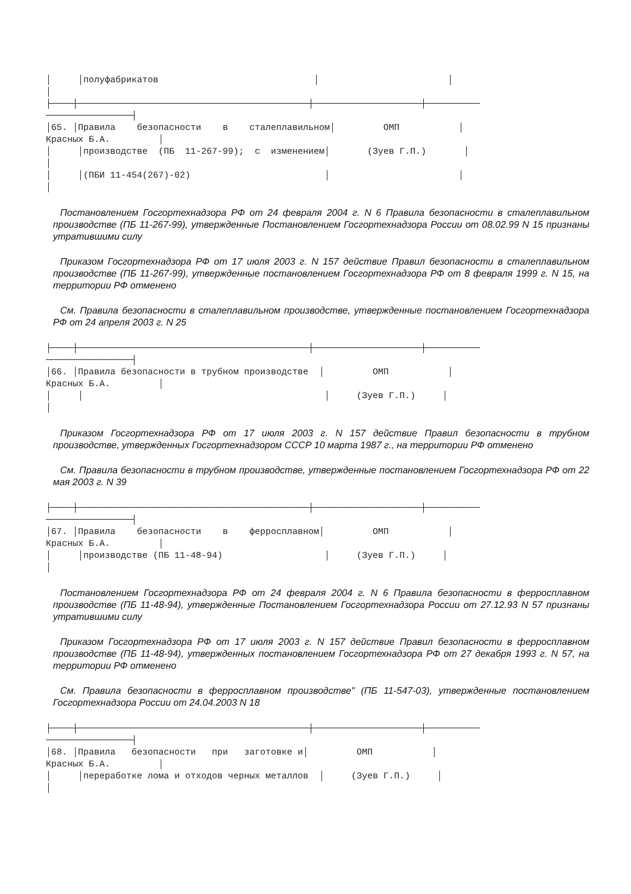│     │полуфабрикатов                             │                        │
│
├────┼───────────────────────────────────────────┼────────────────────┼──────────
────────────────┤
│65. │Правила    безопасности    в    сталеплавильном│         ОМП           │
Красных Б.А.         │
│     │производстве  (ПБ  11-267-99);  с  изменением│       (Зуев Г.П.)       │
│
│     │(ПБИ 11-454(267)-02)                         │                        │
│
Постановлением Госгортехнадзора РФ от 24 февраля 2004 г. N 6 Правила безопасности в сталеплавильном производстве (ПБ 11-267-99), утвержденные Постановлением Госгортехнадзора России от 08.02.99 N 15 признаны утратившими силу
Приказом Госгортехнадзора РФ от 17 июля 2003 г. N 157 действие Правил безопасности в сталеплавильном производстве (ПБ 11-267-99), утвержденные постановлением Госгортехнадзора РФ от 8 февраля 1999 г. N 15, на территории РФ отменено
См. Правила безопасности в сталеплавильном производстве, утвержденные постановлением Госгортехнадзора РФ от 24 апреля 2003 г. N 25
├────┼───────────────────────────────────────────┼────────────────────┼──────────
────────────────┤
│66. │Правила безопасности в трубном производстве  │         ОМП           │
Красных Б.А.         │
│     │                                             │     (Зуев Г.П.)     │
│
Приказом Госгортехнадзора РФ от 17 июля 2003 г. N 157 действие Правил безопасности в трубном производстве, утвержденных Госгортехнадзором СССР 10 марта 1987 г., на территории РФ отменено
См. Правила безопасности в трубном производстве, утвержденные постановлением Госгортехнадзора РФ от 22 мая 2003 г. N 39
├────┼───────────────────────────────────────────┼────────────────────┼──────────
────────────────┤
│67. │Правила    безопасности    в    ферросплавном│         ОМП           │
Красных Б.А.         │
│     │производстве (ПБ 11-48-94)                   │     (Зуев Г.П.)     │
│
Постановлением Госгортехнадзора РФ от 24 февраля 2004 г. N 6 Правила безопасности в ферросплавном производстве (ПБ 11-48-94), утвержденные Постановлением Госгортехнадзора России от 27.12.93 N 57 признаны утратившими силу
Приказом Госгортехнадзора РФ от 17 июля 2003 г. N 157 действие Правил безопасности в ферросплавном производстве (ПБ 11-48-94), утвержденных постановлением Госгортехнадзора РФ от 27 декабря 1993 г. N 57, на территории РФ отменено
См. Правила безопасности в ферросплавном производстве" (ПБ 11-547-03), утвержденные постановлением Госгортехнадзора России от 24.04.2003 N 18
├────┼───────────────────────────────────────────┼────────────────────┼──────────
────────────────┤
│68. │Правила   безопасности   при   заготовке и│         ОМП           │
Красных Б.А.         │
│     │переработке лома и отходов черных металлов  │     (Зуев Г.П.)     │
│